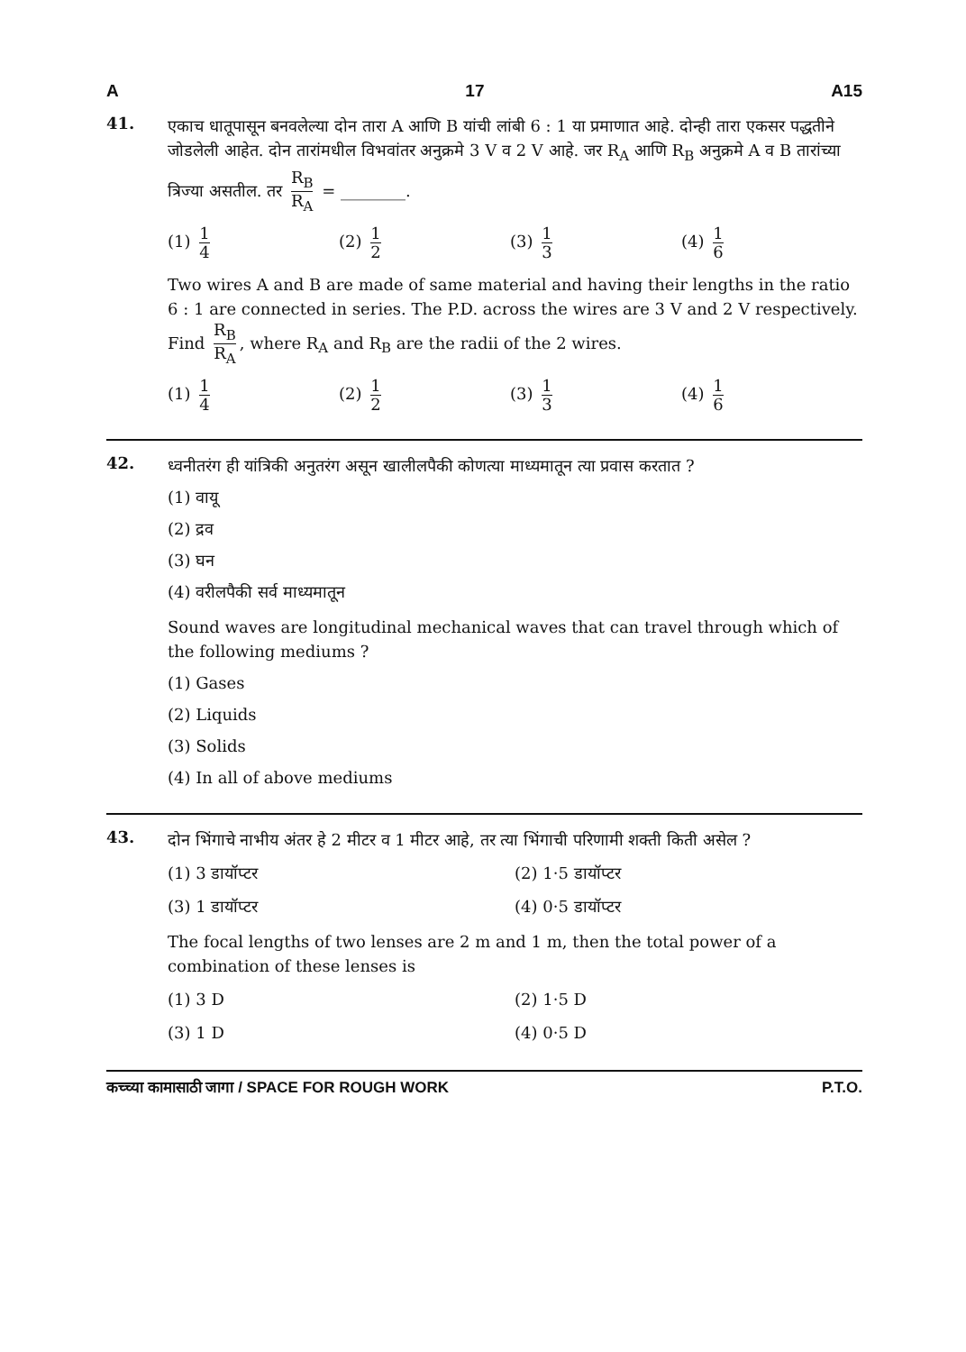A 17 A15
41.
एकाच धातूपासून बनवलेल्या दोन तारा A आणि B यांची लांबी 6 : 1 या प्रमाणात आहे. दोन्ही तारा एकसर पद्धतीने जोडलेली आहेत. दोन तारांमधील विभवांतर अनुक्रमे 3 V व 2 V आहे. जर R<sub>A</sub> आणि R<sub>B</sub> अनुक्रमे A व B तारांच्या त्रिज्या असतील. तर R<sub>B</sub> R<sub>A</sub> = ________.
(1) 1 4
(2) 1 2
(3) 1 3
(4) 1 6
Two wires A and B are made of same material and having their lengths in the ratio 6 : 1 are connected in series. The P.D. across the wires are 3 V and 2 V respectively. Find R<sub>B</sub> R<sub>A</sub>, where R<sub>A</sub> and R<sub>B</sub> are the radii of the 2 wires.
(1) 1 4
(2) 1 2
(3) 1 3
(4) 1 6
42.
ध्वनीतरंग ही यांत्रिकी अनुतरंग असून खालीलपैकी कोणत्या माध्यमातून त्या प्रवास करतात ?
(1) वायू
(2) द्रव
(3) घन
(4) वरीलपैकी सर्व माध्यमातून
Sound waves are longitudinal mechanical waves that can travel through which of the following mediums ?
(1) Gases
(2) Liquids
(3) Solids
(4) In all of above mediums
43.
दोन भिंगाचे नाभीय अंतर हे 2 मीटर व 1 मीटर आहे, तर त्या भिंगाची परिणामी शक्ती किती असेल ?
(1) 3 डायॉप्टर
(2) 1·5 डायॉप्टर
(3) 1 डायॉप्टर
(4) 0·5 डायॉप्टर
The focal lengths of two lenses are 2 m and 1 m, then the total power of a combination of these lenses is
(1) 3 D
(2) 1·5 D
(3) 1 D
(4) 0·5 D
कच्च्या कामासाठी जागा / SPACE FOR ROUGH WORK P.T.O.